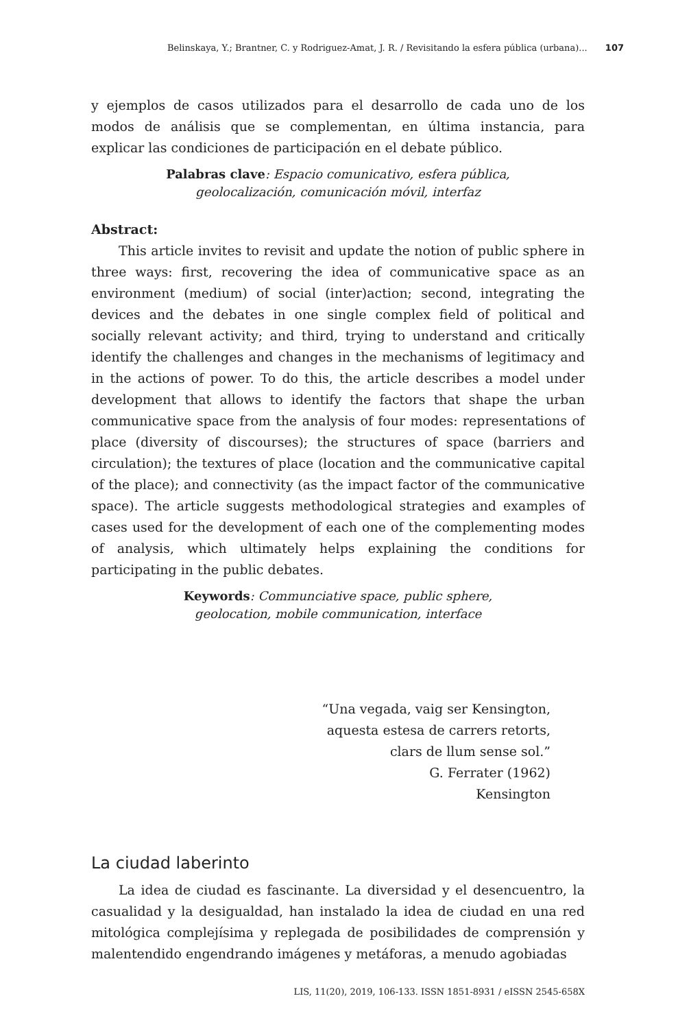Belinskaya, Y.; Brantner, C. y Rodriguez-Amat, J. R. / Revisitando la esfera pública (urbana)... 107
y ejemplos de casos utilizados para el desarrollo de cada uno de los modos de análisis que se complementan, en última instancia, para explicar las condiciones de participación en el debate público.
Palabras clave: Espacio comunicativo, esfera pública,
geolocalización, comunicación móvil, interfaz
Abstract:
This article invites to revisit and update the notion of public sphere in three ways: first, recovering the idea of communicative space as an environment (medium) of social (inter)action; second, integrating the devices and the debates in one single complex field of political and socially relevant activity; and third, trying to understand and critically identify the challenges and changes in the mechanisms of legitimacy and in the actions of power. To do this, the article describes a model under development that allows to identify the factors that shape the urban communicative space from the analysis of four modes: representations of place (diversity of discourses); the structures of space (barriers and circulation); the textures of place (location and the communicative capital of the place); and connectivity (as the impact factor of the communicative space). The article suggests methodological strategies and examples of cases used for the development of each one of the complementing modes of analysis, which ultimately helps explaining the conditions for participating in the public debates.
Keywords: Communciative space, public sphere,
geolocation, mobile communication, interface
“Una vegada, vaig ser Kensington,
aquesta estesa de carrers retorts,
clars de llum sense sol.”
G. Ferrater (1962)
Kensington
La ciudad laberinto
La idea de ciudad es fascinante. La diversidad y el desencuentro, la casualidad y la desigualdad, han instalado la idea de ciudad en una red mitológica complejísima y replegada de posibilidades de comprensión y malentendido engendrando imágenes y metáforas, a menudo agobiadas
LIS, 11(20), 2019, 106-133. ISSN 1851-8931 / eISSN 2545-658X